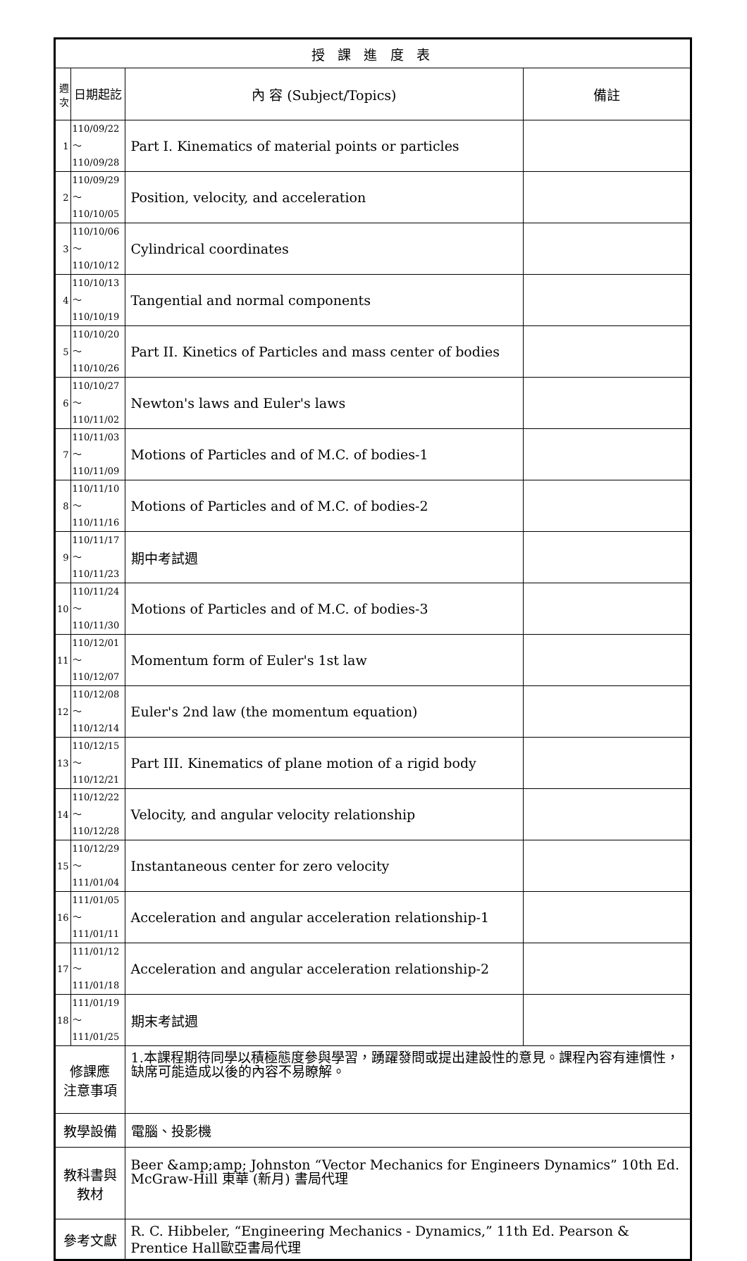| 授 課 進 度 表 | | | |
| --- | --- | --- | --- |
| 週次 | 日期起訖 | 內 容 (Subject/Topics) | 備註 |
| 1 | 110/09/22～ 110/09/28 | Part I. Kinematics of material points or particles | |
| 2 | 110/09/29～ 110/10/05 | Position, velocity, and acceleration | |
| 3 | 110/10/06～ 110/10/12 | Cylindrical coordinates | |
| 4 | 110/10/13～ 110/10/19 | Tangential and normal components | |
| 5 | 110/10/20～ 110/10/26 | Part II. Kinetics of Particles and mass center of bodies | |
| 6 | 110/10/27～ 110/11/02 | Newton's laws and Euler's laws | |
| 7 | 110/11/03～ 110/11/09 | Motions of Particles and of M.C. of bodies-1 | |
| 8 | 110/11/10～ 110/11/16 | Motions of Particles and of M.C. of bodies-2 | |
| 9 | 110/11/17～ 110/11/23 | 期中考試週 | |
| 10 | 110/11/24～ 110/11/30 | Motions of Particles and of M.C. of bodies-3 | |
| 11 | 110/12/01～ 110/12/07 | Momentum form of Euler's 1st law | |
| 12 | 110/12/08～ 110/12/14 | Euler's 2nd law (the momentum equation) | |
| 13 | 110/12/15～ 110/12/21 | Part III. Kinematics of plane motion of a rigid body | |
| 14 | 110/12/22～ 110/12/28 | Velocity, and angular velocity relationship | |
| 15 | 110/12/29～ 111/01/04 | Instantaneous center for zero velocity | |
| 16 | 111/01/05～ 111/01/11 | Acceleration and angular acceleration relationship-1 | |
| 17 | 111/01/12～ 111/01/18 | Acceleration and angular acceleration relationship-2 | |
| 18 | 111/01/19～ 111/01/25 | 期末考試週 | |
| 修課應 注意事項 | | 1.本課程期待同學以積極態度參與學習，踴躍發問或提出建設性的意見。課程內容有連慣性，缺席可能造成以後的內容不易瞭解。 | |
| 教學設備 | | 電腦、投影機 | |
| 教科書與 教材 | | Beer &amp;amp; Johnston “Vector Mechanics for Engineers Dynamics” 10th Ed. McGraw-Hill 東華 (新月) 書局代理 | |
| 參考文獻 | | R. C. Hibbeler, “Engineering Mechanics - Dynamics,” 11th Ed. Pearson & Prentice Hall歐亞書局代理 | |